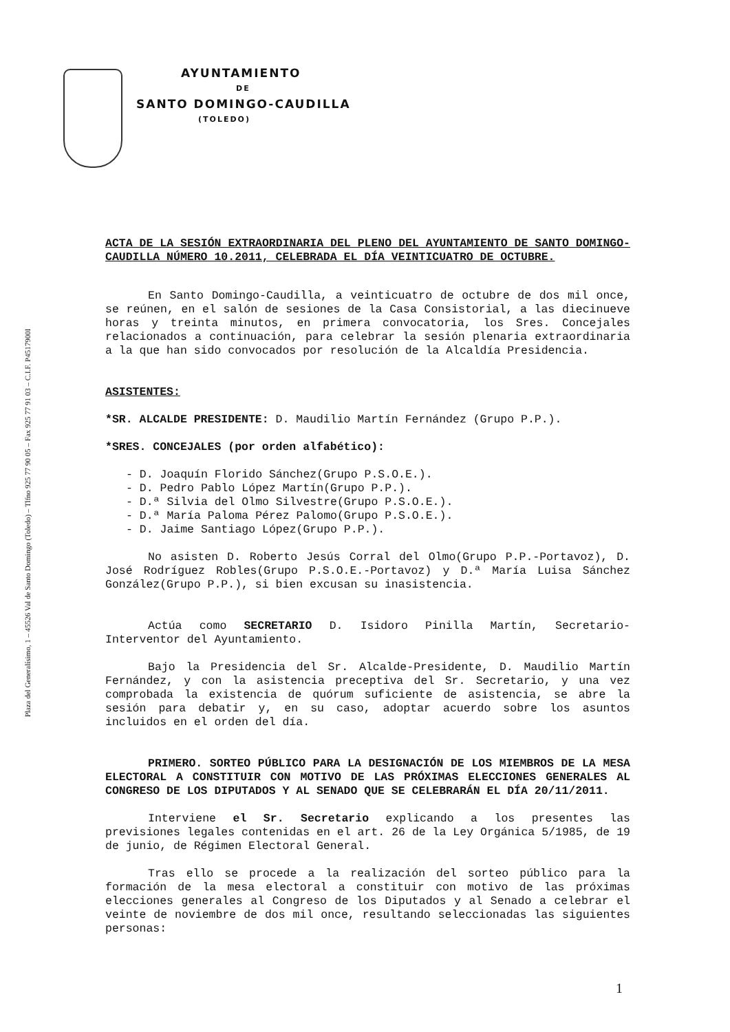Plaza del Generalísimo, 1 – 45526 Val de Santo Domingo (Toledo) – Tlfno 925 77 90 05 – Fax 925 77 91 03 – C.I.F. P4517900I
AYUNTAMIENTO
DE
SANTO DOMINGO-CAUDILLA
(TOLEDO)
ACTA DE LA SESIÓN EXTRAORDINARIA DEL PLENO DEL AYUNTAMIENTO DE SANTO DOMINGO-CAUDILLA NÚMERO 10.2011, CELEBRADA EL DÍA VEINTICUATRO DE OCTUBRE.
En Santo Domingo-Caudilla, a veinticuatro de octubre de dos mil once, se reúnen, en el salón de sesiones de la Casa Consistorial, a las diecinueve horas y treinta minutos, en primera convocatoria, los Sres. Concejales relacionados a continuación, para celebrar la sesión plenaria extraordinaria a la que han sido convocados por resolución de la Alcaldía Presidencia.
ASISTENTES:
*SR. ALCALDE PRESIDENTE: D. Maudilio Martín Fernández (Grupo P.P.).
*SRES. CONCEJALES (por orden alfabético):
- D. Joaquín Florido Sánchez(Grupo P.S.O.E.).
- D. Pedro Pablo López Martín(Grupo P.P.).
- D.ª Silvia del Olmo Silvestre(Grupo P.S.O.E.).
- D.ª María Paloma Pérez Palomo(Grupo P.S.O.E.).
- D. Jaime Santiago López(Grupo P.P.).
No asisten D. Roberto Jesús Corral del Olmo(Grupo P.P.-Portavoz), D. José Rodríguez Robles(Grupo P.S.O.E.-Portavoz) y D.ª María Luisa Sánchez González(Grupo P.P.), si bien excusan su inasistencia.
Actúa como SECRETARIO D. Isidoro Pinilla Martín, Secretario-Interventor del Ayuntamiento.
Bajo la Presidencia del Sr. Alcalde-Presidente, D. Maudilio Martín Fernández, y con la asistencia preceptiva del Sr. Secretario, y una vez comprobada la existencia de quórum suficiente de asistencia, se abre la sesión para debatir y, en su caso, adoptar acuerdo sobre los asuntos incluidos en el orden del día.
PRIMERO. SORTEO PÚBLICO PARA LA DESIGNACIÓN DE LOS MIEMBROS DE LA MESA ELECTORAL A CONSTITUIR CON MOTIVO DE LAS PRÓXIMAS ELECCIONES GENERALES AL CONGRESO DE LOS DIPUTADOS Y AL SENADO QUE SE CELEBRARÁN EL DÍA 20/11/2011.
Interviene el Sr. Secretario explicando a los presentes las previsiones legales contenidas en el art. 26 de la Ley Orgánica 5/1985, de 19 de junio, de Régimen Electoral General.
Tras ello se procede a la realización del sorteo público para la formación de la mesa electoral a constituir con motivo de las próximas elecciones generales al Congreso de los Diputados y al Senado a celebrar el veinte de noviembre de dos mil once, resultando seleccionadas las siguientes personas:
1